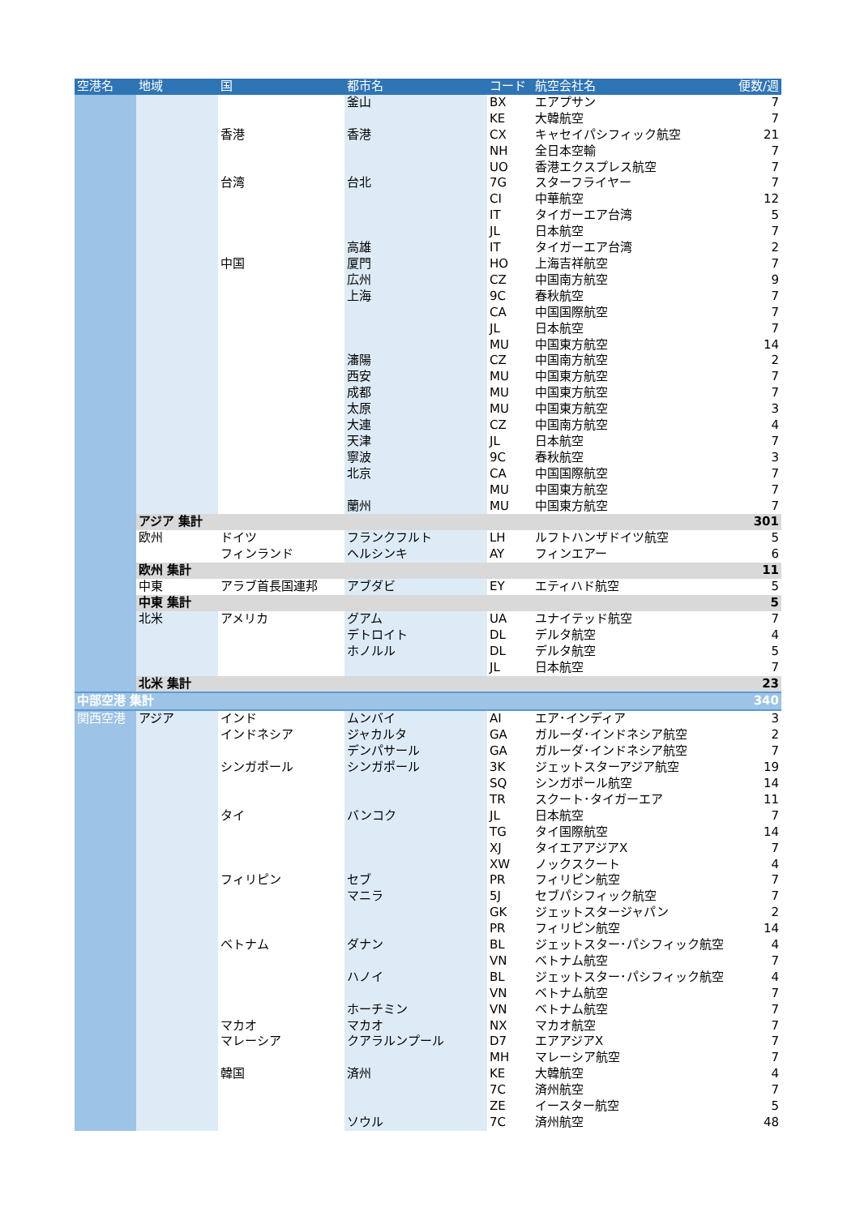| 空港名 | 地域 | 国 | 都市名 | コード | 航空会社名 | 便数/週 |
| --- | --- | --- | --- | --- | --- | --- |
| | | | 釜山 | BX | エアプサン | 7 |
| | | | | KE | 大韓航空 | 7 |
| | | 香港 | 香港 | CX | キャセイパシフィック航空 | 21 |
| | | | | NH | 全日本空輸 | 7 |
| | | | | UO | 香港エクスプレス航空 | 7 |
| | | 台湾 | 台北 | 7G | スターフライヤー | 7 |
| | | | | CI | 中華航空 | 12 |
| | | | | IT | タイガーエア台湾 | 5 |
| | | | | JL | 日本航空 | 7 |
| | | | 高雄 | IT | タイガーエア台湾 | 2 |
| | | 中国 | 厦門 | HO | 上海吉祥航空 | 7 |
| | | | 広州 | CZ | 中国南方航空 | 9 |
| | | | 上海 | 9C | 春秋航空 | 7 |
| | | | | CA | 中国国際航空 | 7 |
| | | | | JL | 日本航空 | 7 |
| | | | | MU | 中国東方航空 | 14 |
| | | | 瀋陽 | CZ | 中国南方航空 | 2 |
| | | | 西安 | MU | 中国東方航空 | 7 |
| | | | 成都 | MU | 中国東方航空 | 7 |
| | | | 太原 | MU | 中国東方航空 | 3 |
| | | | 大連 | CZ | 中国南方航空 | 4 |
| | | | 天津 | JL | 日本航空 | 7 |
| | | | 寧波 | 9C | 春秋航空 | 3 |
| | | | 北京 | CA | 中国国際航空 | 7 |
| | | | | MU | 中国東方航空 | 7 |
| | | | 蘭州 | MU | 中国東方航空 | 7 |
| | アジア 集計 | | | | | 301 |
| | 欧州 | ドイツ | フランクフルト | LH | ルフトハンザドイツ航空 | 5 |
| | | フィンランド | ヘルシンキ | AY | フィンエアー | 6 |
| | 欧州 集計 | | | | | 11 |
| | 中東 | アラブ首長国連邦 | アブダビ | EY | エティハド航空 | 5 |
| | 中東 集計 | | | | | 5 |
| | 北米 | アメリカ | グアム | UA | ユナイテッド航空 | 7 |
| | | | デトロイト | DL | デルタ航空 | 4 |
| | | | ホノルル | DL | デルタ航空 | 5 |
| | | | | JL | 日本航空 | 7 |
| | 北米 集計 | | | | | 23 |
| 中部空港 集計 | | | | | | 340 |
| 関西空港 | アジア | インド | ムンバイ | AI | エア･インディア | 3 |
| | | インドネシア | ジャカルタ | GA | ガルーダ･インドネシア航空 | 2 |
| | | | デンパサール | GA | ガルーダ･インドネシア航空 | 7 |
| | | シンガポール | シンガポール | 3K | ジェットスターアジア航空 | 19 |
| | | | | SQ | シンガポール航空 | 14 |
| | | | | TR | スクート･タイガーエア | 11 |
| | | タイ | バンコク | JL | 日本航空 | 7 |
| | | | | TG | タイ国際航空 | 14 |
| | | | | XJ | タイエアアジアX | 7 |
| | | | | XW | ノックスクート | 4 |
| | | フィリピン | セブ | PR | フィリピン航空 | 7 |
| | | | マニラ | 5J | セブパシフィック航空 | 7 |
| | | | | GK | ジェットスタージャパン | 2 |
| | | | | PR | フィリピン航空 | 14 |
| | | ベトナム | ダナン | BL | ジェットスター･パシフィック航空 | 4 |
| | | | | VN | ベトナム航空 | 7 |
| | | | ハノイ | BL | ジェットスター･パシフィック航空 | 4 |
| | | | | VN | ベトナム航空 | 7 |
| | | | ホーチミン | VN | ベトナム航空 | 7 |
| | | マカオ | マカオ | NX | マカオ航空 | 7 |
| | | マレーシア | クアラルンプール | D7 | エアアジアX | 7 |
| | | | | MH | マレーシア航空 | 7 |
| | | 韓国 | 済州 | KE | 大韓航空 | 4 |
| | | | | 7C | 済州航空 | 7 |
| | | | | ZE | イースター航空 | 5 |
| | | | ソウル | 7C | 済州航空 | 48 |